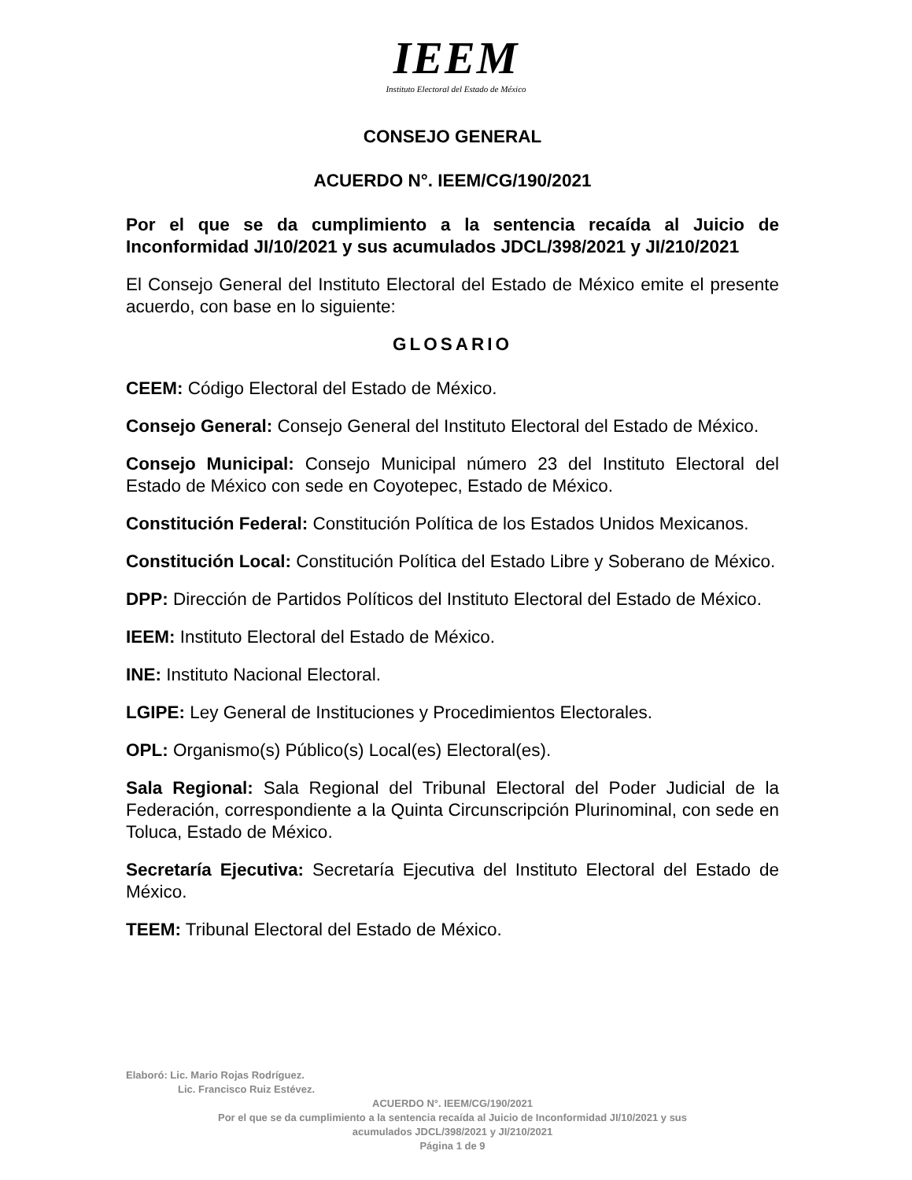IEEM
Instituto Electoral del Estado de México
CONSEJO GENERAL
ACUERDO N°. IEEM/CG/190/2021
Por el que se da cumplimiento a la sentencia recaída al Juicio de Inconformidad JI/10/2021 y sus acumulados JDCL/398/2021 y JI/210/2021
El Consejo General del Instituto Electoral del Estado de México emite el presente acuerdo, con base en lo siguiente:
GLOSARIO
CEEM: Código Electoral del Estado de México.
Consejo General: Consejo General del Instituto Electoral del Estado de México.
Consejo Municipal: Consejo Municipal número 23 del Instituto Electoral del Estado de México con sede en Coyotepec, Estado de México.
Constitución Federal: Constitución Política de los Estados Unidos Mexicanos.
Constitución Local: Constitución Política del Estado Libre y Soberano de México.
DPP: Dirección de Partidos Políticos del Instituto Electoral del Estado de México.
IEEM: Instituto Electoral del Estado de México.
INE: Instituto Nacional Electoral.
LGIPE: Ley General de Instituciones y Procedimientos Electorales.
OPL: Organismo(s) Público(s) Local(es) Electoral(es).
Sala Regional: Sala Regional del Tribunal Electoral del Poder Judicial de la Federación, correspondiente a la Quinta Circunscripción Plurinominal, con sede en Toluca, Estado de México.
Secretaría Ejecutiva: Secretaría Ejecutiva del Instituto Electoral del Estado de México.
TEEM: Tribunal Electoral del Estado de México.
Elaboró: Lic. Mario Rojas Rodríguez.
Lic. Francisco Ruiz Estévez.
ACUERDO N°. IEEM/CG/190/2021
Por el que se da cumplimiento a la sentencia recaída al Juicio de Inconformidad JI/10/2021 y sus
acumulados JDCL/398/2021 y JI/210/2021
Página 1 de 9